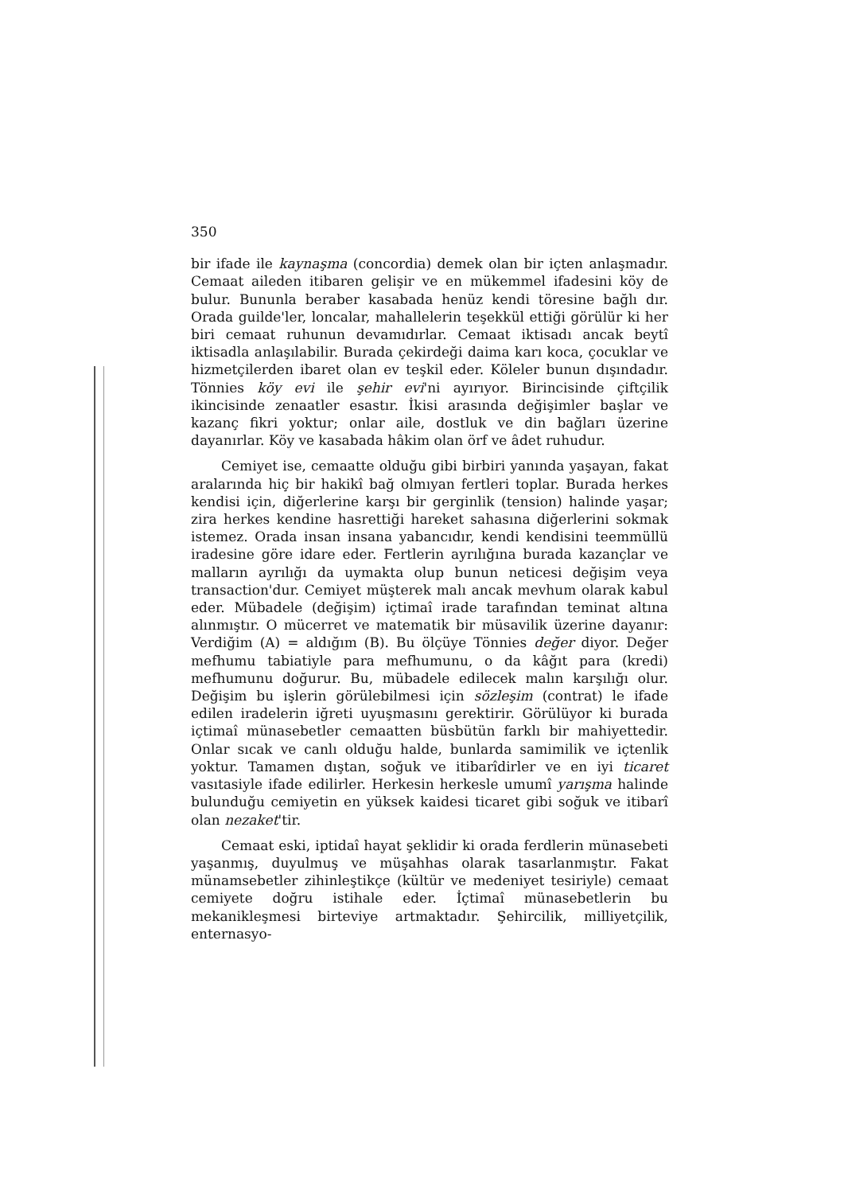350
bir ifade ile kaynaşma (concordia) demek olan bir içten anlaşmadır. Cemaat aileden itibaren gelişir ve en mükemmel ifadesini köy de bulur. Bununla beraber kasabada henüz kendi töresine bağlı dır. Orada guilde'ler, loncalar, mahallelerin teşekkül ettiği görülür ki her biri cemaat ruhunun devamıdırlar. Cemaat iktisadı ancak beytî iktisadla anlaşılabilir. Burada çekirdeği daima karı koca, çocuklar ve hizmetçilerden ibaret olan ev teşkil eder. Köleler bunun dışındadır. Tönnies köy evi ile şehir evi'ni ayırıyor. Birincisinde çiftçilik ikincisinde zenaatler esastır. İkisi arasında değişimler başlar ve kazanç fikri yoktur; onlar aile, dostluk ve din bağları üzerine dayanırlar. Köy ve kasabada hâkim olan örf ve âdet ruhudur.
Cemiyet ise, cemaatte olduğu gibi birbiri yanında yaşayan, fakat aralarında hiç bir hakikî bağ olmıyan fertleri toplar. Burada herkes kendisi için, diğerlerine karşı bir gerginlik (tension) halinde yaşar; zira herkes kendine hasrettiği hareket sahasına diğerlerini sokmak istemez. Orada insan insana yabancıdır, kendi kendisini teemmüllü iradesine göre idare eder. Fertlerin ayrılığına burada kazançlar ve malların ayrılığı da uymakta olup bunun neticesi değişim veya transaction'dur. Cemiyet müşterek malı ancak mevhum olarak kabul eder. Mübadele (değişim) içtimaî irade tarafından teminat altına alınmıştır. O mücerret ve matematik bir müsavilik üzerine dayanır: Verdiğim (A) = aldığım (B). Bu ölçüye Tönnies değer diyor. Değer mefhumu tabiatiyle para mefhumunu, o da kâğıt para (kredi) mefhumunu doğurur. Bu, mübadele edilecek malın karşılığı olur. Değişim bu işlerin görülebilmesi için sözleşim (contrat) le ifade edilen iradelerin iğreti uyuşmasını gerektirir. Görülüyor ki burada içtimaî münasebetler cemaatten büsbütün farklı bir mahiyettedir. Onlar sıcak ve canlı olduğu halde, bunlarda samimilik ve içtenlik yoktur. Tamamen dıştan, soğuk ve itibarîdirler ve en iyi ticaret vasıtasiyle ifade edilirler. Herkesin herkesle umumî yarışma halinde bulunduğu cemiyetin en yüksek kaidesi ticaret gibi soğuk ve itibarî olan nezaket'tir.
Cemaat eski, iptidaî hayat şeklidir ki orada ferdlerin münasebeti yaşanmış, duyulmuş ve müşahhas olarak tasarlanmıştır. Fakat münamsebetler zihinleştikçe (kültür ve medeniyet tesiriyle) cemaat cemiyete doğru istihale eder. İçtimaî münasebetlerin bu mekanikleşmesi birteviye artmaktadır. Şehircilik, milliyetçilik, enternasyo-